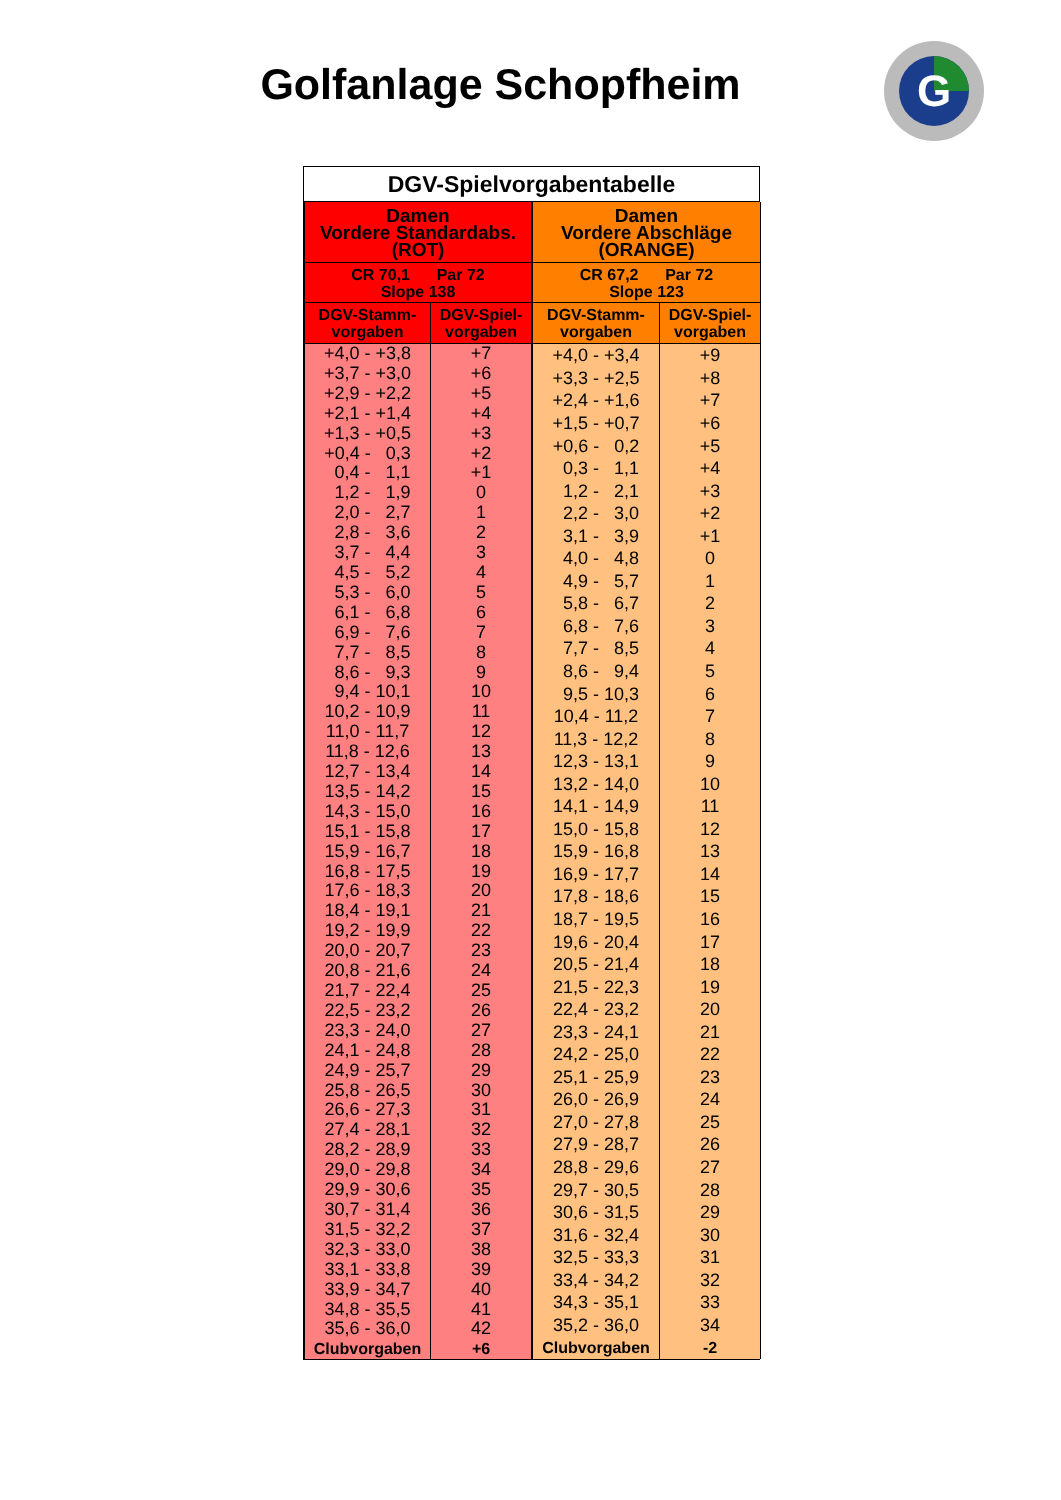Golfanlage Schopfheim
G
DGV-Spielvorgabentabelle
| Damen Vordere Standardabs. (ROT) | |
| --- | --- |
| CR 70,1 Par 72 Slope 138 | |
| DGV-Stamm- vorgaben | DGV-Spiel- vorgaben |
| +4,0 - +3,8 | +7 |
| +3,7 - +3,0 | +6 |
| +2,9 - +2,2 | +5 |
| +2,1 - +1,4 | +4 |
| +1,3 - +0,5 | +3 |
| +0,4 - 0,3 | +2 |
| 0,4 - 1,1 | +1 |
| 1,2 - 1,9 | 0 |
| 2,0 - 2,7 | 1 |
| 2,8 - 3,6 | 2 |
| 3,7 - 4,4 | 3 |
| 4,5 - 5,2 | 4 |
| 5,3 - 6,0 | 5 |
| 6,1 - 6,8 | 6 |
| 6,9 - 7,6 | 7 |
| 7,7 - 8,5 | 8 |
| 8,6 - 9,3 | 9 |
| 9,4 - 10,1 | 10 |
| 10,2 - 10,9 | 11 |
| 11,0 - 11,7 | 12 |
| 11,8 - 12,6 | 13 |
| 12,7 - 13,4 | 14 |
| 13,5 - 14,2 | 15 |
| 14,3 - 15,0 | 16 |
| 15,1 - 15,8 | 17 |
| 15,9 - 16,7 | 18 |
| 16,8 - 17,5 | 19 |
| 17,6 - 18,3 | 20 |
| 18,4 - 19,1 | 21 |
| 19,2 - 19,9 | 22 |
| 20,0 - 20,7 | 23 |
| 20,8 - 21,6 | 24 |
| 21,7 - 22,4 | 25 |
| 22,5 - 23,2 | 26 |
| 23,3 - 24,0 | 27 |
| 24,1 - 24,8 | 28 |
| 24,9 - 25,7 | 29 |
| 25,8 - 26,5 | 30 |
| 26,6 - 27,3 | 31 |
| 27,4 - 28,1 | 32 |
| 28,2 - 28,9 | 33 |
| 29,0 - 29,8 | 34 |
| 29,9 - 30,6 | 35 |
| 30,7 - 31,4 | 36 |
| 31,5 - 32,2 | 37 |
| 32,3 - 33,0 | 38 |
| 33,1 - 33,8 | 39 |
| 33,9 - 34,7 | 40 |
| 34,8 - 35,5 | 41 |
| 35,6 - 36,0 | 42 |
| Clubvorgaben | +6 |
| Damen Vordere Abschläge (ORANGE) | |
| --- | --- |
| CR 67,2 Par 72 Slope 123 | |
| DGV-Stamm- vorgaben | DGV-Spiel- vorgaben |
| +4,0 - +3,4 | +9 |
| +3,3 - +2,5 | +8 |
| +2,4 - +1,6 | +7 |
| +1,5 - +0,7 | +6 |
| +0,6 - 0,2 | +5 |
| 0,3 - 1,1 | +4 |
| 1,2 - 2,1 | +3 |
| 2,2 - 3,0 | +2 |
| 3,1 - 3,9 | +1 |
| 4,0 - 4,8 | 0 |
| 4,9 - 5,7 | 1 |
| 5,8 - 6,7 | 2 |
| 6,8 - 7,6 | 3 |
| 7,7 - 8,5 | 4 |
| 8,6 - 9,4 | 5 |
| 9,5 - 10,3 | 6 |
| 10,4 - 11,2 | 7 |
| 11,3 - 12,2 | 8 |
| 12,3 - 13,1 | 9 |
| 13,2 - 14,0 | 10 |
| 14,1 - 14,9 | 11 |
| 15,0 - 15,8 | 12 |
| 15,9 - 16,8 | 13 |
| 16,9 - 17,7 | 14 |
| 17,8 - 18,6 | 15 |
| 18,7 - 19,5 | 16 |
| 19,6 - 20,4 | 17 |
| 20,5 - 21,4 | 18 |
| 21,5 - 22,3 | 19 |
| 22,4 - 23,2 | 20 |
| 23,3 - 24,1 | 21 |
| 24,2 - 25,0 | 22 |
| 25,1 - 25,9 | 23 |
| 26,0 - 26,9 | 24 |
| 27,0 - 27,8 | 25 |
| 27,9 - 28,7 | 26 |
| 28,8 - 29,6 | 27 |
| 29,7 - 30,5 | 28 |
| 30,6 - 31,5 | 29 |
| 31,6 - 32,4 | 30 |
| 32,5 - 33,3 | 31 |
| 33,4 - 34,2 | 32 |
| 34,3 - 35,1 | 33 |
| 35,2 - 36,0 | 34 |
| Clubvorgaben | -2 |